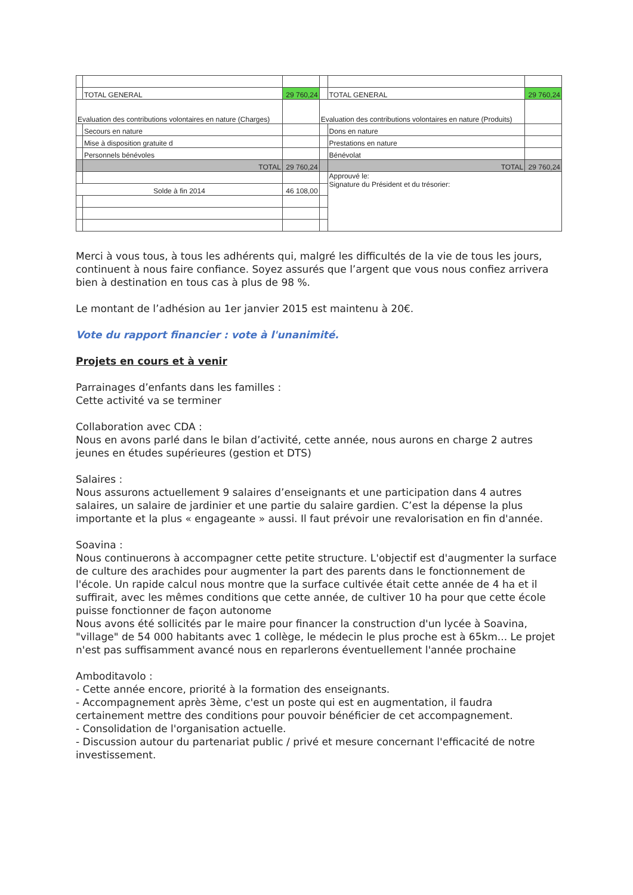| | TOTAL GENERAL | 29 760,24 | | TOTAL GENERAL | 29 760,24 |
| Evaluation des contributions volontaires en nature (Charges) | | | Evaluation des contributions volontaires en nature (Produits) | | |
| | Secours en nature | | | Dons en nature | |
| | Mise à disposition gratuite d | | | Prestations en nature | |
| | Personnels bénévoles | | | Bénévolat | |
| | TOTAL | 29 760,24 | | TOTAL | 29 760,24 |
| | | | | Approuvé le: Signature du Président et du trésorier: | |
| Solde à fin 2014 | | 46 108,00 | | | |
Merci à vous tous, à tous les adhérents qui, malgré les difficultés de la vie de tous les jours, continuent à nous faire confiance. Soyez assurés que l’argent que vous nous confiez arrivera bien à destination en tous cas à plus de 98 %.
Le montant de l’adhésion au 1er janvier 2015 est maintenu à 20€.
Vote du rapport financier : vote à l'unanimité.
Projets en cours et à venir
Parrainages d’enfants dans les familles :
Cette activité va se terminer
Collaboration avec CDA :
Nous en avons parlé dans le bilan d’activité, cette année, nous aurons en charge 2 autres jeunes en études supérieures (gestion et DTS)
Salaires :
Nous assurons actuellement 9 salaires d’enseignants et une participation dans 4 autres salaires, un salaire de jardinier et une partie du salaire gardien. C’est la dépense la plus importante et la plus « engageante » aussi. Il faut prévoir une revalorisation en fin d'année.
Soavina :
Nous continuerons à accompagner cette petite structure. L'objectif est d'augmenter la surface de culture des arachides pour augmenter la part des parents dans le fonctionnement de l'école. Un rapide calcul nous montre que la surface cultivée était cette année de 4 ha et il suffirait, avec les mêmes conditions que cette année, de cultiver 10 ha pour que cette école puisse fonctionner de façon autonome
Nous avons été sollicités par le maire pour financer la construction d'un lycée à Soavina, "village" de 54 000 habitants avec 1 collège, le médecin le plus proche est à 65km... Le projet n'est pas suffisamment avancé nous en reparlerons éventuellement l'année prochaine
Amboditavolo :
- Cette année encore, priorité à la formation des enseignants.
- Accompagnement après 3ème, c'est un poste qui est en augmentation, il faudra certainement mettre des conditions pour pouvoir bénéficier de cet accompagnement.
- Consolidation de l'organisation actuelle.
- Discussion autour du partenariat public / privé et mesure concernant l'efficacité de notre investissement.